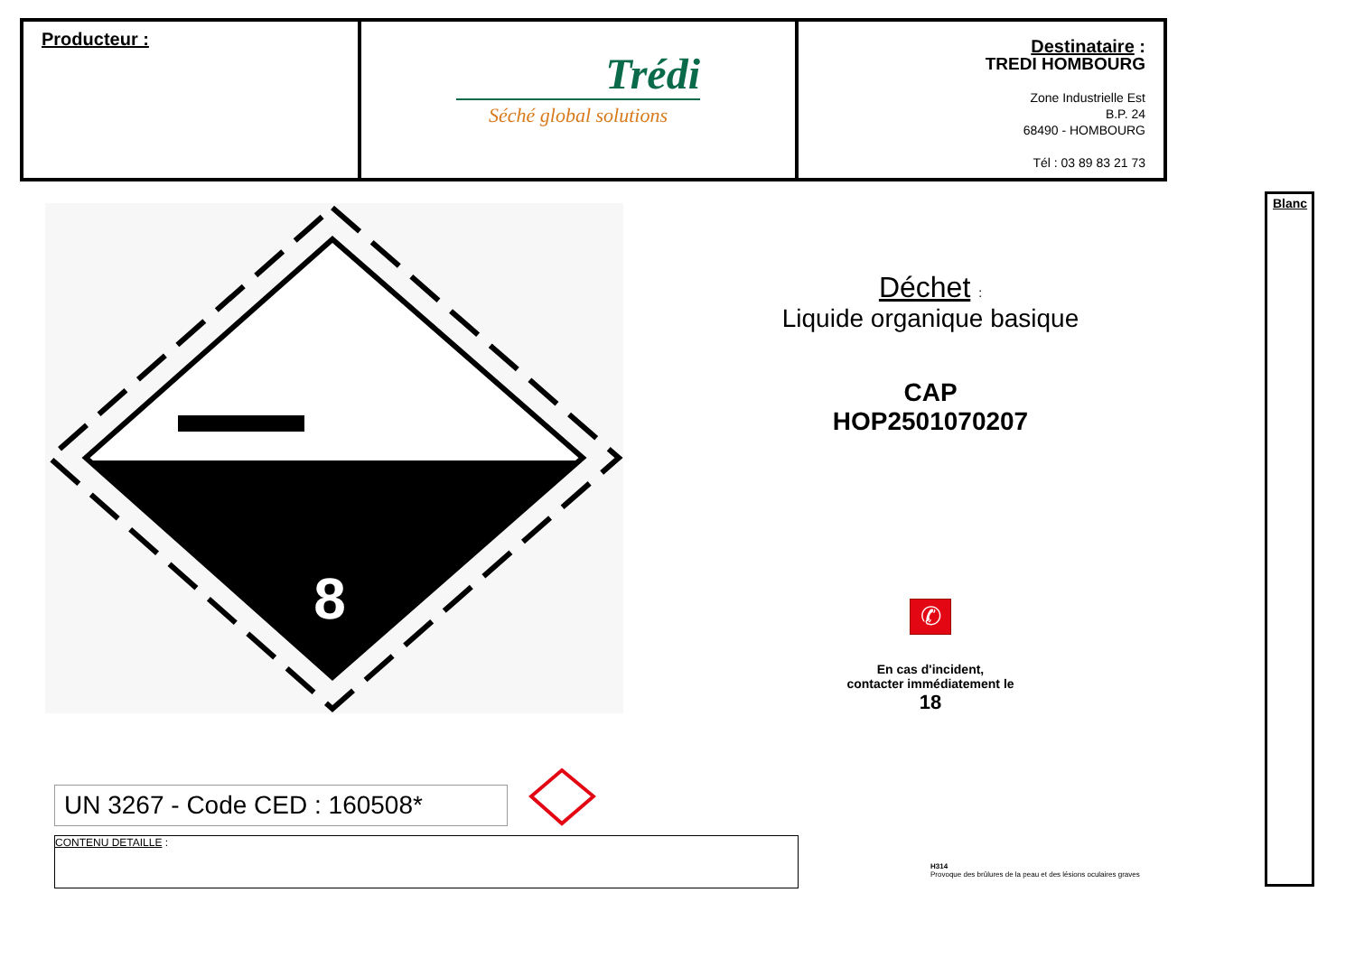| Producteur : | Trédi Séché global solutions | Destinataire : TREDI HOMBOURG Zone Industrielle Est B.P. 24 68490 - HOMBOURG Tél : 03 89 83 21 73 |
8
Déchet :
Liquide organique basique
CAP
HOP2501070207
✆
En cas d'incident,
contacter immédiatement le
18
UN 3267 - Code CED : 160508*
CONTENU DETAILLE :
H314
Provoque des brûlures de la peau et des lésions oculaires graves
Blanc